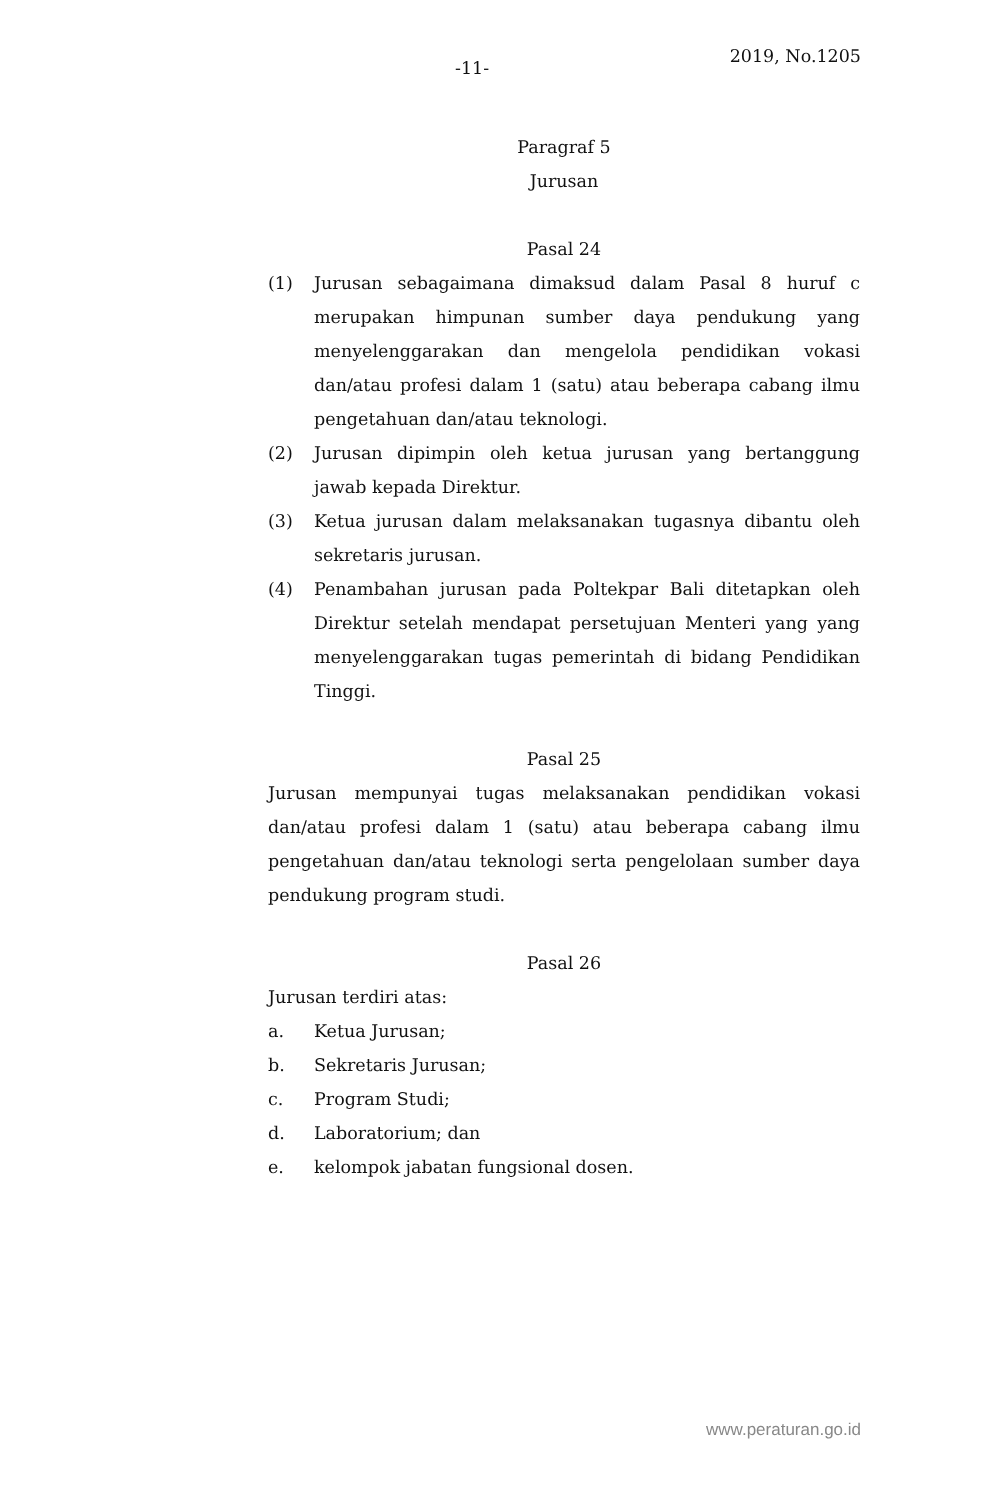-11-
2019, No.1205
Paragraf 5
Jurusan
Pasal 24
(1) Jurusan sebagaimana dimaksud dalam Pasal 8 huruf c merupakan himpunan sumber daya pendukung yang menyelenggarakan dan mengelola pendidikan vokasi dan/atau profesi dalam 1 (satu) atau beberapa cabang ilmu pengetahuan dan/atau teknologi.
(2) Jurusan dipimpin oleh ketua jurusan yang bertanggung jawab kepada Direktur.
(3) Ketua jurusan dalam melaksanakan tugasnya dibantu oleh sekretaris jurusan.
(4) Penambahan jurusan pada Poltekpar Bali ditetapkan oleh Direktur setelah mendapat persetujuan Menteri yang yang menyelenggarakan tugas pemerintah di bidang Pendidikan Tinggi.
Pasal 25
Jurusan mempunyai tugas melaksanakan pendidikan vokasi dan/atau profesi dalam 1 (satu) atau beberapa cabang ilmu pengetahuan dan/atau teknologi serta pengelolaan sumber daya pendukung program studi.
Pasal 26
Jurusan terdiri atas:
a. Ketua Jurusan;
b. Sekretaris Jurusan;
c. Program Studi;
d. Laboratorium; dan
e. kelompok jabatan fungsional dosen.
www.peraturan.go.id